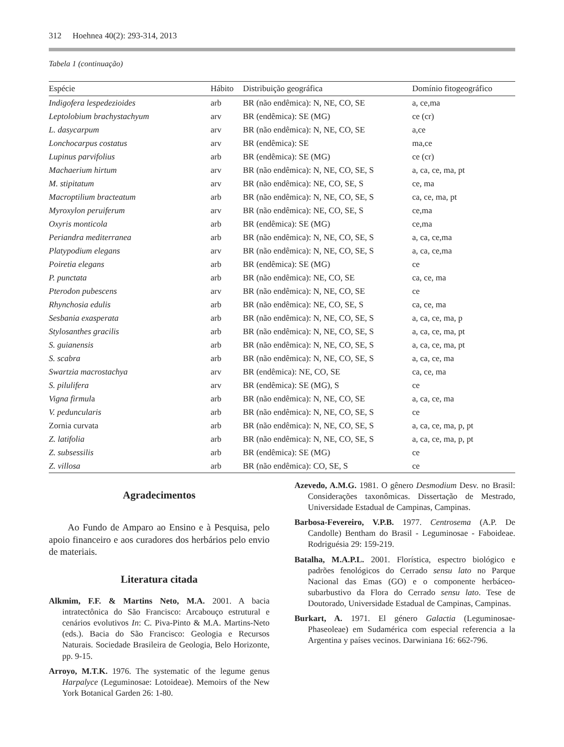312 Hoehnea 40(2): 293-314, 2013
Tabela 1 (continuação)
| Espécie | Hábito | Distribuição geográfica | Domínio fitogeográfico |
| --- | --- | --- | --- |
| Indigofera lespedezioides | arb | BR (não endêmica): N, NE, CO, SE | a, ce,ma |
| Leptolobium brachystachyum | arv | BR (endêmica): SE (MG) | ce (cr) |
| L. dasycarpum | arv | BR (não endêmica): N, NE, CO, SE | a,ce |
| Lonchocarpus costatus | arv | BR (endêmica): SE | ma,ce |
| Lupinus parvifolius | arb | BR (endêmica): SE (MG) | ce (cr) |
| Machaerium hirtum | arv | BR (não endêmica): N, NE, CO, SE, S | a, ca, ce, ma, pt |
| M. stipitatum | arv | BR (não endêmica): NE, CO, SE, S | ce, ma |
| Macroptilium bracteatum | arb | BR (não endêmica): N, NE, CO, SE, S | ca, ce, ma, pt |
| Myroxylon peruiferum | arv | BR (não endêmica): NE, CO, SE, S | ce,ma |
| Oxyris monticola | arb | BR (endêmica): SE (MG) | ce,ma |
| Periandra mediterranea | arb | BR (não endêmica): N, NE, CO, SE, S | a, ca, ce,ma |
| Platypodium elegans | arv | BR (não endêmica): N, NE, CO, SE, S | a, ca, ce,ma |
| Poiretia elegans | arb | BR (endêmica): SE (MG) | ce |
| P. punctata | arb | BR (não endêmica): NE, CO, SE | ca, ce, ma |
| Pterodon pubescens | arv | BR (não endêmica): N, NE, CO, SE | ce |
| Rhynchosia edulis | arb | BR (não endêmica): NE, CO, SE, S | ca, ce, ma |
| Sesbania exasperata | arb | BR (não endêmica): N, NE, CO, SE, S | a, ca, ce, ma, p |
| Stylosanthes gracilis | arb | BR (não endêmica): N, NE, CO, SE, S | a, ca, ce, ma, pt |
| S. guianensis | arb | BR (não endêmica): N, NE, CO, SE, S | a, ca, ce, ma, pt |
| S. scabra | arb | BR (não endêmica): N, NE, CO, SE, S | a, ca, ce, ma |
| Swartzia macrostachya | arv | BR (endêmica): NE, CO, SE | ca, ce, ma |
| S. pilulifera | arv | BR (endêmica): SE (MG), S | ce |
| Vigna firmul a | arb | BR (não endêmica): N, NE, CO, SE | a, ca, ce, ma |
| V. peduncularis | arb | BR (não endêmica): N, NE, CO, SE, S | ce |
| Zornia curvata | arb | BR (não endêmica): N, NE, CO, SE, S | a, ca, ce, ma, p, pt |
| Z. latifolia | arb | BR (não endêmica): N, NE, CO, SE, S | a, ca, ce, ma, p, pt |
| Z. subsessilis | arb | BR (endêmica): SE (MG) | ce |
| Z. villosa | arb | BR (não endêmica): CO, SE, S | ce |
Agradecimentos
Ao Fundo de Amparo ao Ensino e à Pesquisa, pelo apoio financeiro e aos curadores dos herbários pelo envio de materiais.
Literatura citada
Alkmim, F.F. & Martins Neto, M.A. 2001. A bacia intratectônica do São Francisco: Arcabouço estrutural e cenários evolutivos In: C. Piva-Pinto & M.A. Martins-Neto (eds.). Bacia do São Francisco: Geologia e Recursos Naturais. Sociedade Brasileira de Geologia, Belo Horizonte, pp. 9-15.
Arroyo, M.T.K. 1976. The systematic of the legume genus Harpalyce (Leguminosae: Lotoideae). Memoirs of the New York Botanical Garden 26: 1-80.
Azevedo, A.M.G. 1981. O gênero Desmodium Desv. no Brasil: Considerações taxonômicas. Dissertação de Mestrado, Universidade Estadual de Campinas, Campinas.
Barbosa-Fevereiro, V.P.B. 1977. Centrosema (A.P. De Candolle) Bentham do Brasil - Leguminosae - Faboideae. Rodriguésia 29: 159-219.
Batalha, M.A.P.L. 2001. Florística, espectro biológico e padrões fenológicos do Cerrado sensu lato no Parque Nacional das Emas (GO) e o componente herbáceo-subarbustivo da Flora do Cerrado sensu lato. Tese de Doutorado, Universidade Estadual de Campinas, Campinas.
Burkart, A. 1971. El género Galactia (Leguminosae-Phaseoleae) em Sudamérica com especial referencia a la Argentina y países vecinos. Darwiniana 16: 662-796.